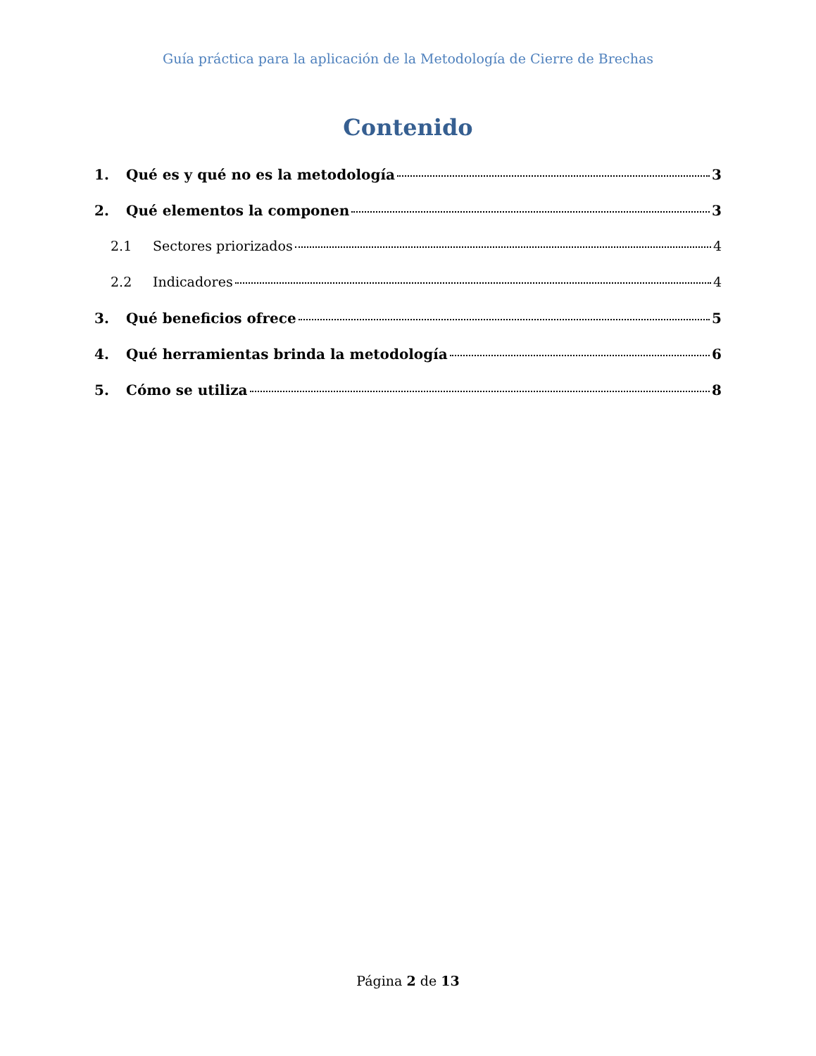Guía práctica para la aplicación de la Metodología de Cierre de Brechas
Contenido
1. Qué es y qué no es la metodología 3
2. Qué elementos la componen 3
2.1 Sectores priorizados 4
2.2 Indicadores 4
3. Qué beneficios ofrece 5
4. Qué herramientas brinda la metodología 6
5. Cómo se utiliza 8
Página 2 de 13